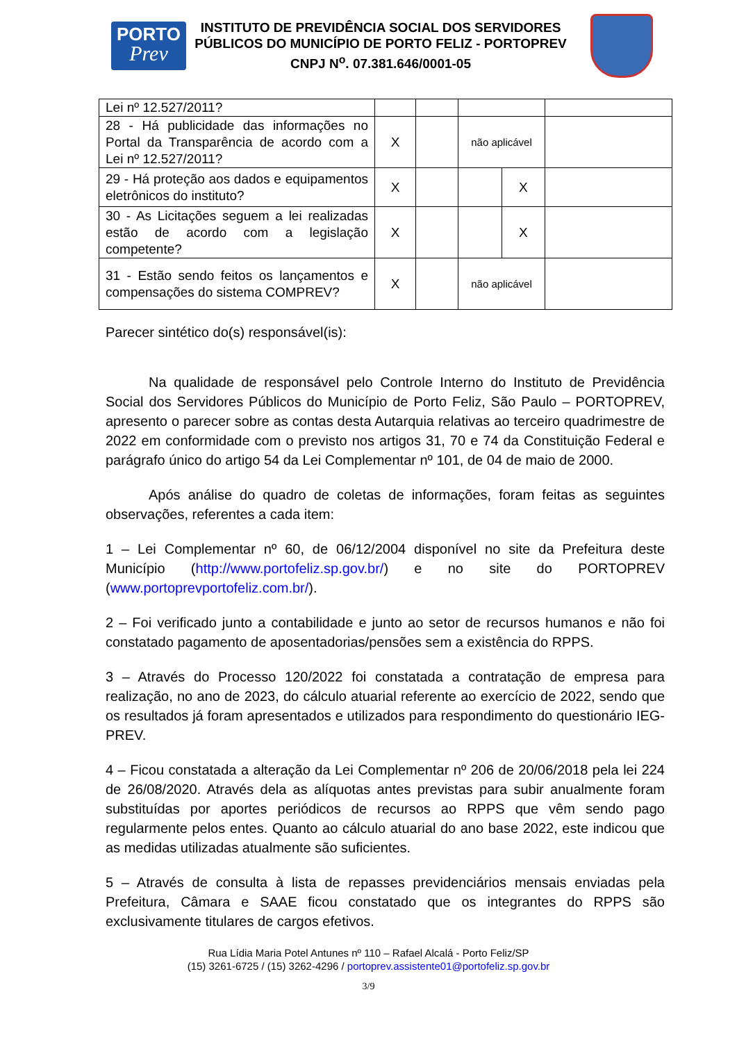PORTO
Prev
INSTITUTO DE PREVIDÊNCIA SOCIAL DOS SERVIDORES PÚBLICOS DO MUNICÍPIO DE PORTO FELIZ - PORTOPREV
CNPJ N<sup>o</sup>. 07.381.646/0001-05
| Lei nº 12.527/2011? | | | | | |
| 28 - Há publicidade das informações no Portal da Transparência de acordo com a Lei nº 12.527/2011? | X | | não aplicável | | |
| 29 - Há proteção aos dados e equipamentos eletrônicos do instituto? | X | | | X | |
| 30 - As Licitações seguem a lei realizadas estão de acordo com a legislação competente? | X | | | X | |
| 31 - Estão sendo feitos os lançamentos e compensações do sistema COMPREV? | X | | não aplicável | | |
Parecer sintético do(s) responsável(is):
Na qualidade de responsável pelo Controle Interno do Instituto de Previdência Social dos Servidores Públicos do Município de Porto Feliz, São Paulo – PORTOPREV, apresento o parecer sobre as contas desta Autarquia relativas ao terceiro quadrimestre de 2022 em conformidade com o previsto nos artigos 31, 70 e 74 da Constituição Federal e parágrafo único do artigo 54 da Lei Complementar nº 101, de 04 de maio de 2000.
Após análise do quadro de coletas de informações, foram feitas as seguintes observações, referentes a cada item:
1 – Lei Complementar nº 60, de 06/12/2004 disponível no site da Prefeitura deste Município (http://www.portofeliz.sp.gov.br/) e no site do PORTOPREV (www.portoprevportofeliz.com.br/).
2 – Foi verificado junto a contabilidade e junto ao setor de recursos humanos e não foi constatado pagamento de aposentadorias/pensões sem a existência do RPPS.
3 – Através do Processo 120/2022 foi constatada a contratação de empresa para realização, no ano de 2023, do cálculo atuarial referente ao exercício de 2022, sendo que os resultados já foram apresentados e utilizados para respondimento do questionário IEG-PREV.
4 – Ficou constatada a alteração da Lei Complementar nº 206 de 20/06/2018 pela lei 224 de 26/08/2020. Através dela as alíquotas antes previstas para subir anualmente foram substituídas por aportes periódicos de recursos ao RPPS que vêm sendo pago regularmente pelos entes. Quanto ao cálculo atuarial do ano base 2022, este indicou que as medidas utilizadas atualmente são suficientes.
5 – Através de consulta à lista de repasses previdenciários mensais enviadas pela Prefeitura, Câmara e SAAE ficou constatado que os integrantes do RPPS são exclusivamente titulares de cargos efetivos.
Rua Lídia Maria Potel Antunes nº 110 – Rafael Alcalá - Porto Feliz/SP
(15) 3261-6725 / (15) 3262-4296 / portoprev.assistente01@portofeliz.sp.gov.br
3/9